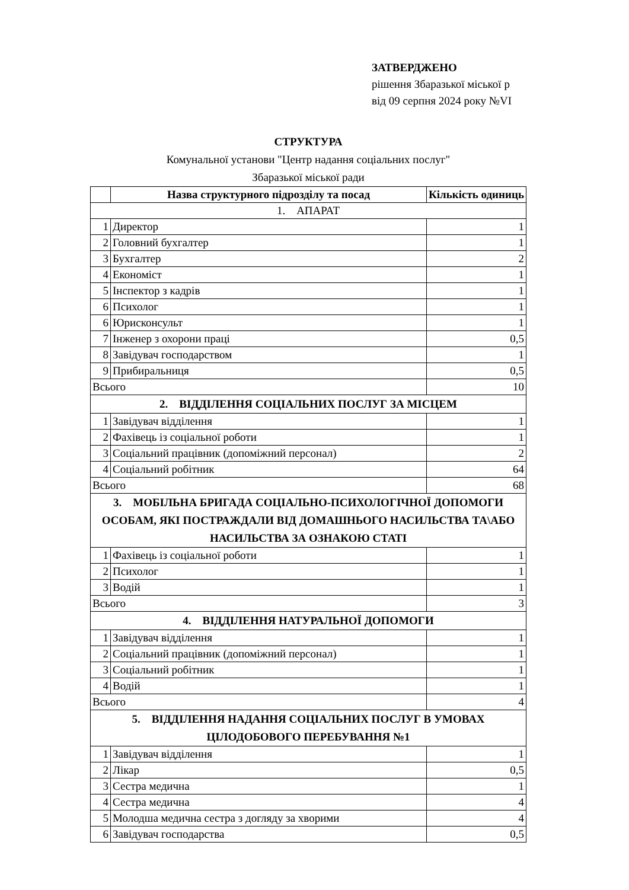ЗАТВЕРДЖЕНО
рішення Збаразької міської р
від 09 серпня 2024 року №VI
СТРУКТУРА
Комунальної установи "Центр надання соціальних послуг"
Збаразької міської ради
| | Назва структурного підрозділу та посад | Кількість одиниць |
| --- | --- | --- |
| 1. АПАРАТ | | |
| 1 | Директор | 1 |
| 2 | Головний бухгалтер | 1 |
| 3 | Бухгалтер | 2 |
| 4 | Економіст | 1 |
| 5 | Інспектор з кадрів | 1 |
| 6 | Психолог | 1 |
| 6 | Юрисконсульт | 1 |
| 7 | Інженер з охорони праці | 0,5 |
| 8 | Завідувач господарством | 1 |
| 9 | Прибиральниця | 0,5 |
| Всього | | 10 |
| 2. ВІДДІЛЕННЯ СОЦІАЛЬНИХ ПОСЛУГ ЗА МІСЦЕМ | | |
| 1 | Завідувач відділення | 1 |
| 2 | Фахівець із соціальної роботи | 1 |
| 3 | Соціальний працівник (допоміжний персонал) | 2 |
| 4 | Соціальний робітник | 64 |
| Всього | | 68 |
| 3. МОБІЛЬНА БРИГАДА СОЦІАЛЬНО-ПСИХОЛОГІЧНОЇ ДОПОМОГИ ОСОБАМ, ЯКІ ПОСТРАЖДАЛИ ВІД ДОМАШНЬОГО НАСИЛЬСТВА ТА\АБО НАСИЛЬСТВА ЗА ОЗНАКОЮ СТАТІ | | |
| 1 | Фахівець із соціальної роботи | 1 |
| 2 | Психолог | 1 |
| 3 | Водій | 1 |
| Всього | | 3 |
| 4. ВІДДІЛЕННЯ НАТУРАЛЬНОЇ ДОПОМОГИ | | |
| 1 | Завідувач відділення | 1 |
| 2 | Соціальний працівник (допоміжний персонал) | 1 |
| 3 | Соціальний робітник | 1 |
| 4 | Водій | 1 |
| Всього | | 4 |
| 5. ВІДДІЛЕННЯ НАДАННЯ СОЦІАЛЬНИХ ПОСЛУГ В УМОВАХ ЦІЛОДОБОВОГО ПЕРЕБУВАННЯ №1 | | |
| 1 | Завідувач відділення | 1 |
| 2 | Лікар | 0,5 |
| 3 | Сестра медична | 1 |
| 4 | Сестра медична | 4 |
| 5 | Молодша медична сестра з догляду за хворими | 4 |
| 6 | Завідувач господарства | 0,5 |